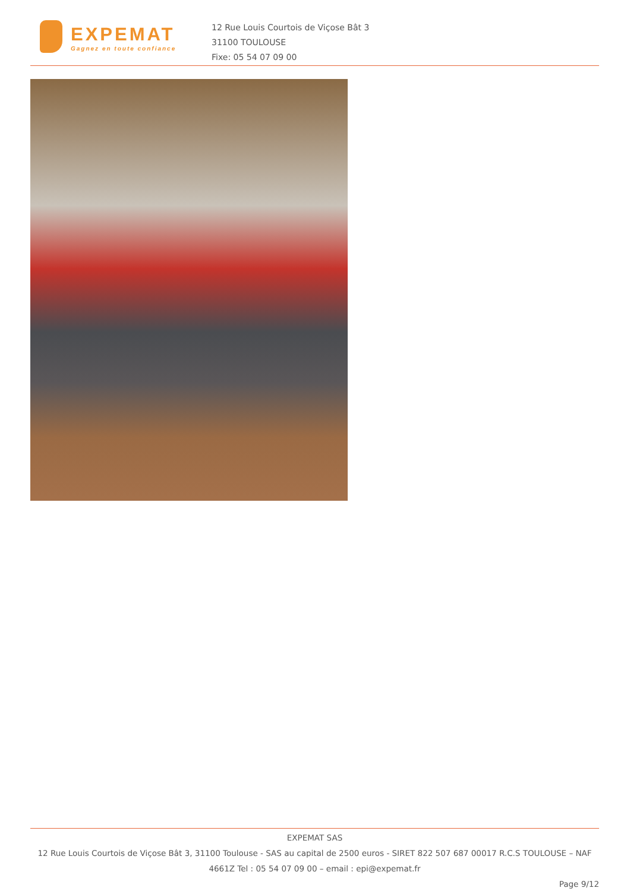EXPEMAT
Gagnez en toute confiance
12 Rue Louis Courtois de Viçose Bât 3
31100 TOULOUSE
Fixe: 05 54 07 09 00
EXPEMAT SAS
12 Rue Louis Courtois de Viçose Bât 3, 31100 Toulouse - SAS au capital de 2500 euros - SIRET 822 507 687 00017 R.C.S TOULOUSE – NAF 4661Z Tel : 05 54 07 09 00 – email : epi@expemat.fr
Page 9/12